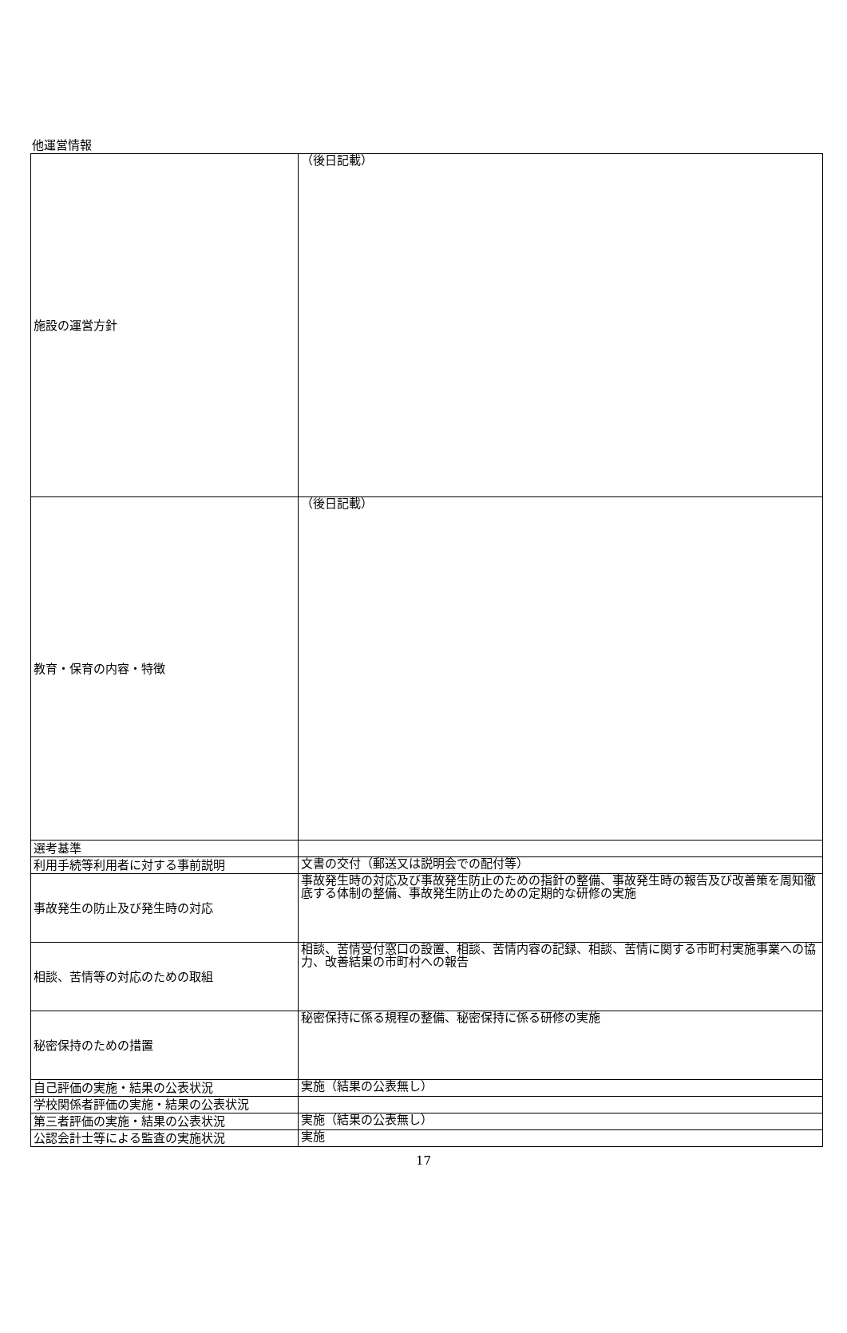他運営情報
| 施設の運営方針 | （後日記載） |
| 教育・保育の内容・特徴 | （後日記載） |
| 選考基準 | |
| 利用手続等利用者に対する事前説明 | 文書の交付（郵送又は説明会での配付等） |
| 事故発生の防止及び発生時の対応 | 事故発生時の対応及び事故発生防止のための指針の整備、事故発生時の報告及び改善策を周知徹底する体制の整備、事故発生防止のための定期的な研修の実施 |
| 相談、苦情等の対応のための取組 | 相談、苦情受付窓口の設置、相談、苦情内容の記録、相談、苦情に関する市町村実施事業への協力、改善結果の市町村への報告 |
| 秘密保持のための措置 | 秘密保持に係る規程の整備、秘密保持に係る研修の実施 |
| 自己評価の実施・結果の公表状況 | 実施（結果の公表無し） |
| 学校関係者評価の実施・結果の公表状況 | |
| 第三者評価の実施・結果の公表状況 | 実施（結果の公表無し） |
| 公認会計士等による監査の実施状況 | 実施 |
17